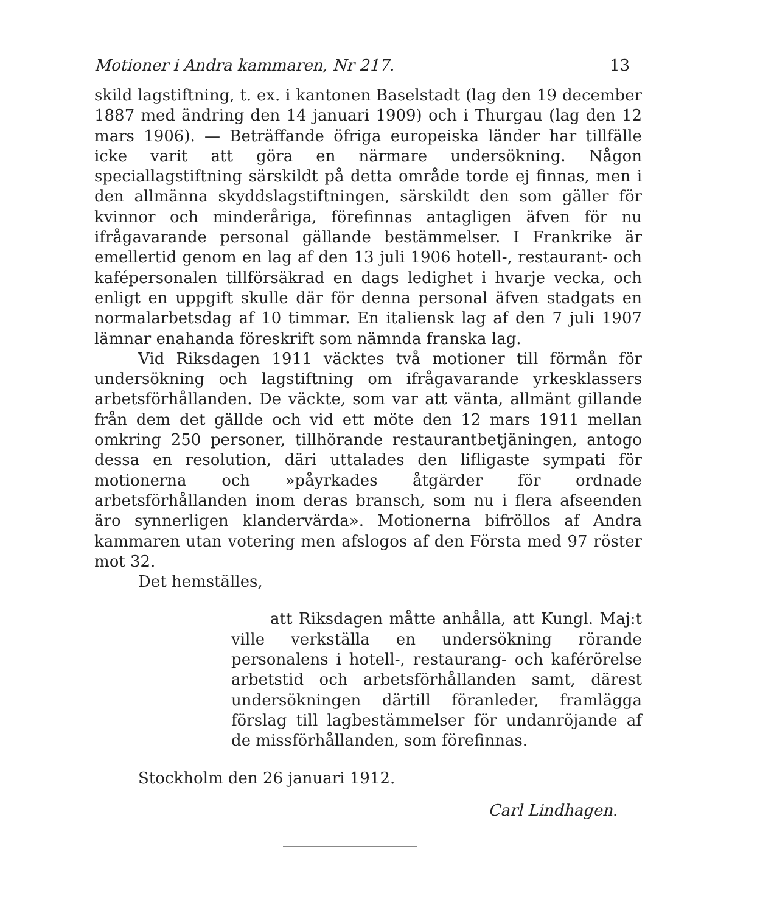Motioner i Andra kammaren, Nr 217. 13
skild lagstiftning, t. ex. i kantonen Baselstadt (lag den 19 december 1887 med ändring den 14 januari 1909) och i Thurgau (lag den 12 mars 1906). — Beträffande öfriga europeiska länder har tillfälle icke varit att göra en närmare undersökning. Någon speciallagstiftning särskildt på detta område torde ej finnas, men i den allmänna skyddslagstiftningen, särskildt den som gäller för kvinnor och minderåriga, förefinnas antagligen äfven för nu ifrågavarande personal gällande bestämmelser. I Frankrike är emellertid genom en lag af den 13 juli 1906 hotell-, restaurant- och kafépersonalen tillförsäkrad en dags ledighet i hvarje vecka, och enligt en uppgift skulle där för denna personal äfven stadgats en normalarbetsdag af 10 timmar. En italiensk lag af den 7 juli 1907 lämnar enahanda föreskrift som nämnda franska lag.
Vid Riksdagen 1911 väcktes två motioner till förmån för undersökning och lagstiftning om ifrågavarande yrkesklassers arbetsförhållanden. De väckte, som var att vänta, allmänt gillande från dem det gällde och vid ett möte den 12 mars 1911 mellan omkring 250 personer, tillhörande restaurantbetjäningen, antogo dessa en resolution, däri uttalades den lifligaste sympati för motionerna och »påyrkades åtgärder för ordnade arbetsförhållanden inom deras bransch, som nu i flera afseenden äro synnerligen klandervärda». Motionerna bifröllos af Andra kammaren utan votering men afslogos af den Första med 97 röster mot 32.
Det hemställes,
att Riksdagen måtte anhålla, att Kungl. Maj:t ville verkställa en undersökning rörande personalens i hotell-, restaurang- och kaférörelse arbetstid och arbetsförhållanden samt, därest undersökningen därtill föranleder, framlägga förslag till lagbestämmelser för undanröjande af de missförhållanden, som förefinnas.
Stockholm den 26 januari 1912.
Carl Lindhagen.